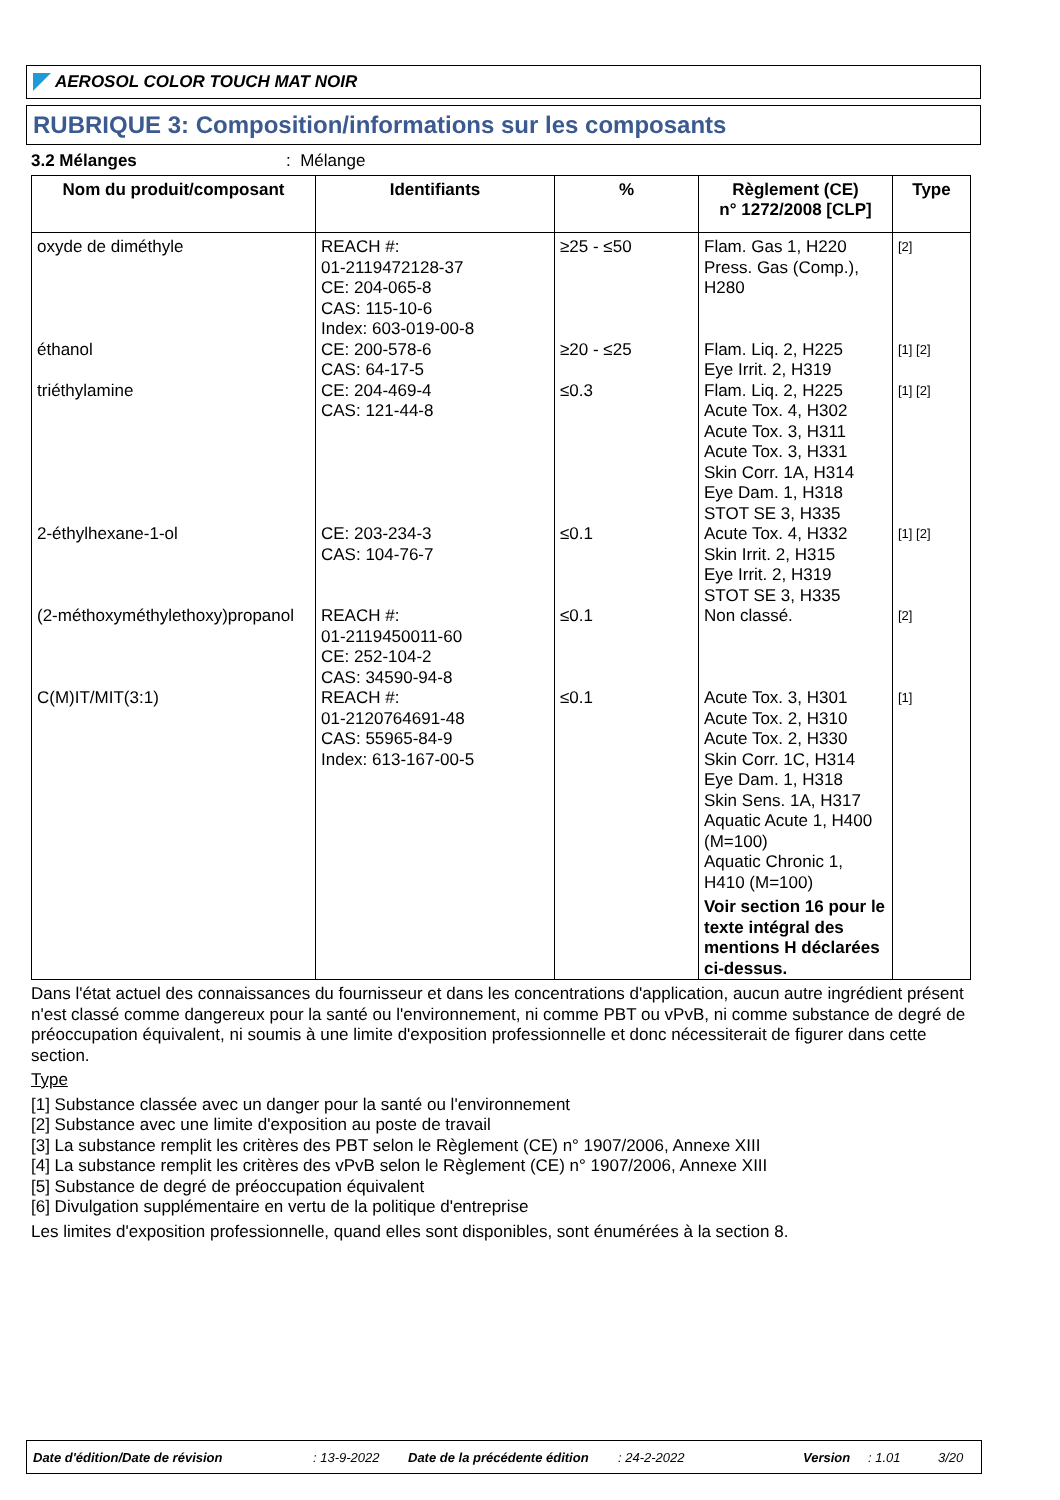AEROSOL COLOR TOUCH MAT NOIR
RUBRIQUE 3: Composition/informations sur les composants
3.2 Mélanges: Mélange
| Nom du produit/composant | Identifiants | % | Règlement (CE) n° 1272/2008 [CLP] | Type |
| --- | --- | --- | --- | --- |
| oxyde de diméthyle | REACH #: 01-2119472128-37 CE: 204-065-8 CAS: 115-10-6 Index: 603-019-00-8 | ≥25 - ≤50 | Flam. Gas 1, H220 Press. Gas (Comp.), H280 | [2] |
| éthanol | CE: 200-578-6 CAS: 64-17-5 | ≥20 - ≤25 | Flam. Liq. 2, H225 Eye Irrit. 2, H319 | [1] [2] |
| triéthylamine | CE: 204-469-4 CAS: 121-44-8 | ≤0.3 | Flam. Liq. 2, H225 Acute Tox. 4, H302 Acute Tox. 3, H311 Acute Tox. 3, H331 Skin Corr. 1A, H314 Eye Dam. 1, H318 STOT SE 3, H335 | [1] [2] |
| 2-éthylhexane-1-ol | CE: 203-234-3 CAS: 104-76-7 | ≤0.1 | Acute Tox. 4, H332 Skin Irrit. 2, H315 Eye Irrit. 2, H319 STOT SE 3, H335 | [1] [2] |
| (2-méthoxyméthylethoxy)propanol | REACH #: 01-2119450011-60 CE: 252-104-2 CAS: 34590-94-8 | ≤0.1 | Non classé. | [2] |
| C(M)IT/MIT(3:1) | REACH #: 01-2120764691-48 CAS: 55965-84-9 Index: 613-167-00-5 | ≤0.1 | Acute Tox. 3, H301 Acute Tox. 2, H310 Acute Tox. 2, H330 Skin Corr. 1C, H314 Eye Dam. 1, H318 Skin Sens. 1A, H317 Aquatic Acute 1, H400 (M=100) Aquatic Chronic 1, H410 (M=100) Voir section 16 pour le texte intégral des mentions H déclarées ci-dessus. | [1] |
Dans l'état actuel des connaissances du fournisseur et dans les concentrations d'application, aucun autre ingrédient présent n'est classé comme dangereux pour la santé ou l'environnement, ni comme PBT ou vPvB, ni comme substance de degré de préoccupation équivalent, ni soumis à une limite d'exposition professionnelle et donc nécessiterait de figurer dans cette section.
Type
[1] Substance classée avec un danger pour la santé ou l'environnement
[2] Substance avec une limite d'exposition au poste de travail
[3] La substance remplit les critères des PBT selon le Règlement (CE) n° 1907/2006, Annexe XIII
[4] La substance remplit les critères des vPvB selon le Règlement (CE) n° 1907/2006, Annexe XIII
[5] Substance de degré de préoccupation équivalent
[6] Divulgation supplémentaire en vertu de la politique d'entreprise
Les limites d'exposition professionnelle, quand elles sont disponibles, sont énumérées à la section 8.
Date d'édition/Date de révision: 13-9-2022 Date de la précédente édition: 24-2-2022 Version: 1.01 3/20